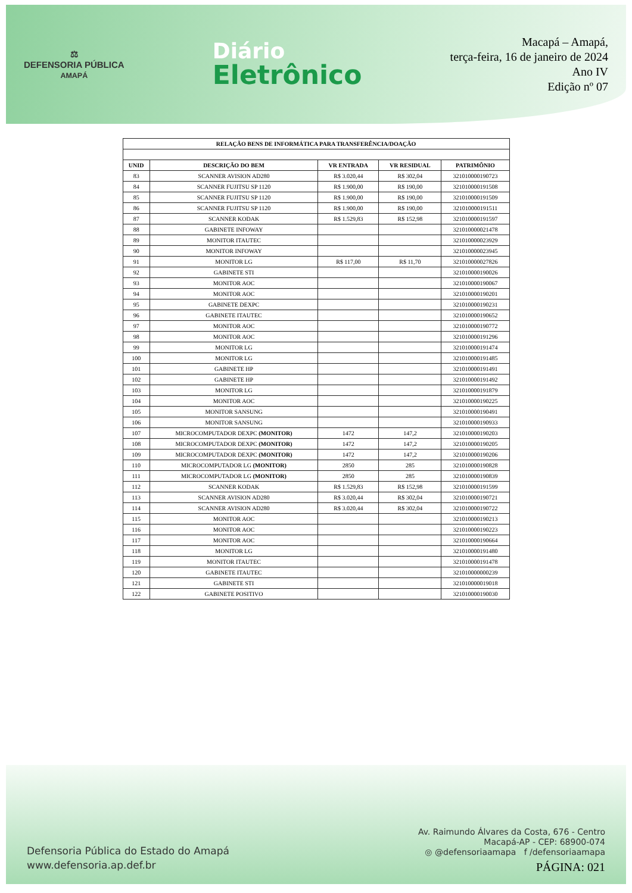⚖
DEFENSORIA PÚBLICA
AMAPÁ
Diário
Eletrônico
Macapá – Amapá,
terça-feira, 16 de janeiro de 2024
Ano IV
Edição nº 07
| RELAÇÃO BENS DE INFORMÁTICA PARA TRANSFERÊNCIA/DOAÇÃO | | | | |
| --- | --- | --- | --- | --- |
| UNID | DESCRIÇÃO DO BEM | VR ENTRADA | VR RESIDUAL | PATRIMÔNIO |
| 83 | SCANNER AVISION AD280 | R$ 3.020,44 | R$ 302,04 | 321010000190723 |
| 84 | SCANNER FUJITSU SP 1120 | R$ 1.900,00 | R$ 190,00 | 321010000191508 |
| 85 | SCANNER FUJITSU SP 1120 | R$ 1.900,00 | R$ 190,00 | 321010000191509 |
| 86 | SCANNER FUJITSU SP 1120 | R$ 1.900,00 | R$ 190,00 | 321010000191511 |
| 87 | SCANNER KODAK | R$ 1.529,83 | R$ 152,98 | 321010000191597 |
| 88 | GABINETE INFOWAY | | | 321010000021478 |
| 89 | MONITOR ITAUTEC | | | 321010000023929 |
| 90 | MONITOR INFOWAY | | | 321010000023945 |
| 91 | MONITOR LG | R$ 117,00 | R$ 11,70 | 321010000027826 |
| 92 | GABINETE STI | | | 321010000190026 |
| 93 | MONITOR AOC | | | 321010000190067 |
| 94 | MONITOR AOC | | | 321010000190201 |
| 95 | GABINETE DEXPC | | | 321010000190231 |
| 96 | GABINETE ITAUTEC | | | 321010000190652 |
| 97 | MONITOR AOC | | | 321010000190772 |
| 98 | MONITOR AOC | | | 321010000191296 |
| 99 | MONITOR LG | | | 321010000191474 |
| 100 | MONITOR LG | | | 321010000191485 |
| 101 | GABINETE HP | | | 321010000191491 |
| 102 | GABINETE HP | | | 321010000191492 |
| 103 | MONITOR LG | | | 321010000191879 |
| 104 | MONITOR AOC | | | 321010000190225 |
| 105 | MONITOR SANSUNG | | | 321010000190491 |
| 106 | MONITOR SANSUNG | | | 321010000190933 |
| 107 | MICROCOMPUTADOR DEXPC (MONITOR) | 1472 | 147,2 | 321010000190203 |
| 108 | MICROCOMPUTADOR DEXPC (MONITOR) | 1472 | 147,2 | 321010000190205 |
| 109 | MICROCOMPUTADOR DEXPC (MONITOR) | 1472 | 147,2 | 321010000190206 |
| 110 | MICROCOMPUTADOR LG (MONITOR) | 2850 | 285 | 321010000190828 |
| 111 | MICROCOMPUTADOR LG (MONITOR) | 2850 | 285 | 321010000190839 |
| 112 | SCANNER KODAK | R$ 1.529,83 | R$ 152,98 | 321010000191599 |
| 113 | SCANNER AVISION AD280 | R$ 3.020,44 | R$ 302,04 | 321010000190721 |
| 114 | SCANNER AVISION AD280 | R$ 3.020,44 | R$ 302,04 | 321010000190722 |
| 115 | MONITOR AOC | | | 321010000190213 |
| 116 | MONITOR AOC | | | 321010000190223 |
| 117 | MONITOR AOC | | | 321010000190664 |
| 118 | MONITOR LG | | | 321010000191480 |
| 119 | MONITOR ITAUTEC | | | 321010000191478 |
| 120 | GABINETE ITAUTEC | | | 321010000000239 |
| 121 | GABINETE STI | | | 321010000019018 |
| 122 | GABINETE POSITIVO | | | 321010000190030 |
Defensoria Pública do Estado do Amapá
www.defensoria.ap.def.br
Av. Raimundo Álvares da Costa, 676 - Centro
Macapá-AP - CEP: 68900-074
◎ @defensoriaamapa f /defensoriaamapa
PÁGINA: 021